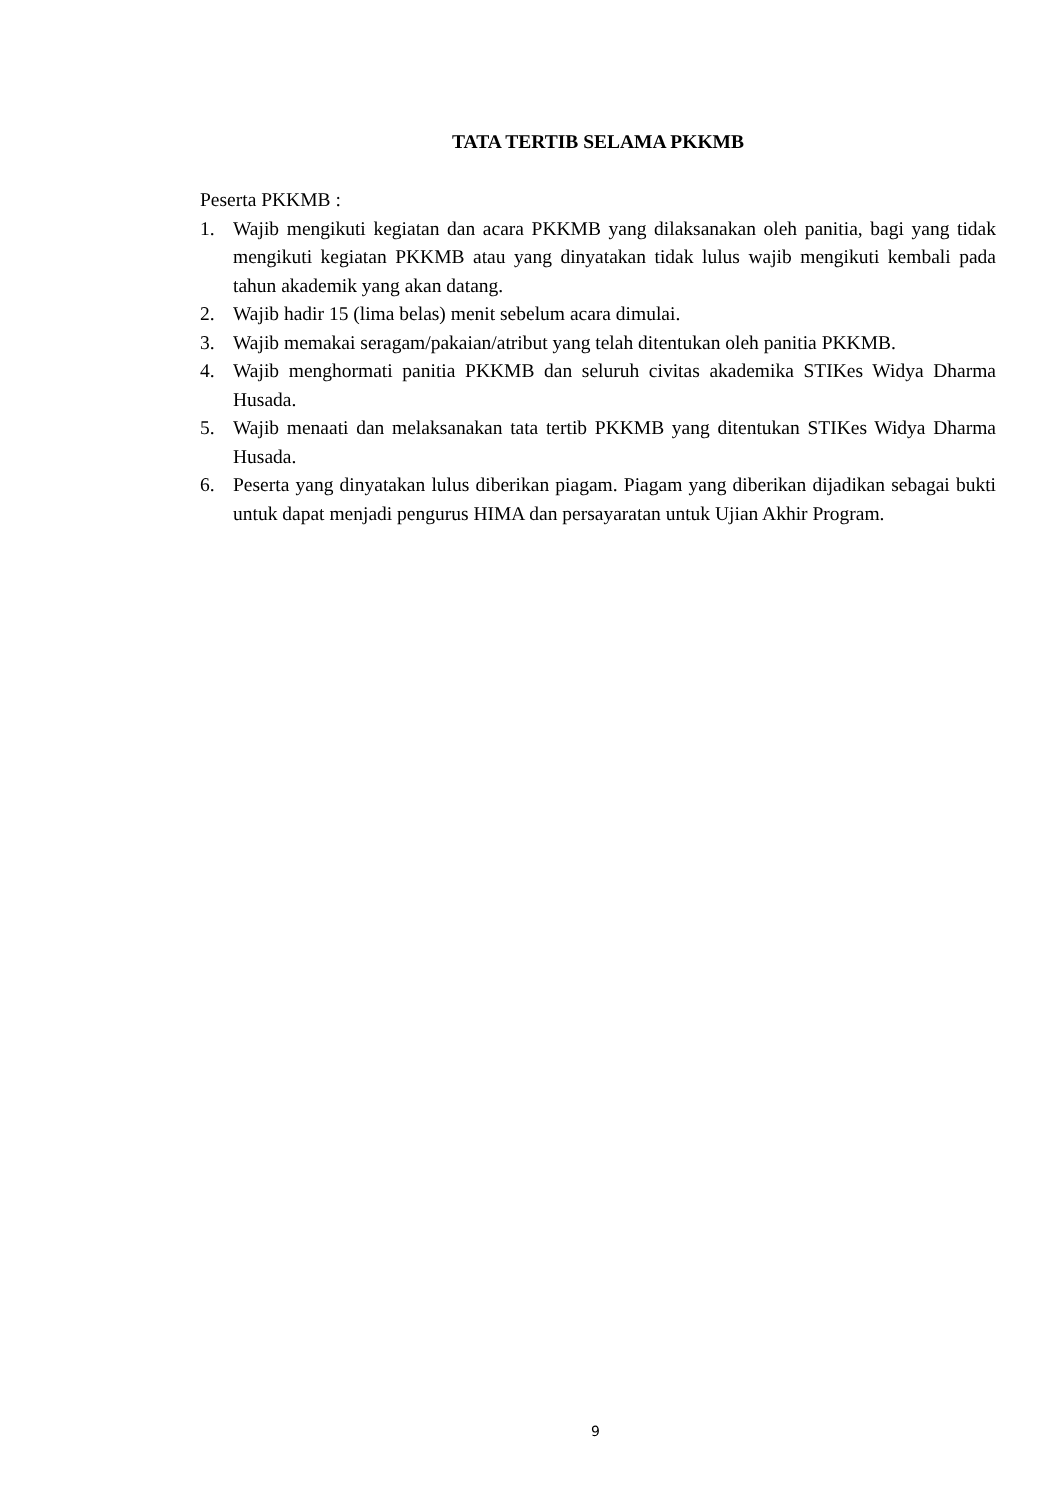TATA TERTIB SELAMA PKKMB
Peserta PKKMB :
1. Wajib mengikuti kegiatan dan acara PKKMB yang dilaksanakan oleh panitia, bagi yang tidak mengikuti kegiatan PKKMB atau yang dinyatakan tidak lulus wajib mengikuti kembali pada tahun akademik yang akan datang.
2. Wajib hadir 15 (lima belas) menit sebelum acara dimulai.
3. Wajib memakai seragam/pakaian/atribut yang telah ditentukan oleh panitia PKKMB.
4. Wajib menghormati panitia PKKMB dan seluruh civitas akademika STIKes Widya Dharma Husada.
5. Wajib menaati dan melaksanakan tata tertib PKKMB yang ditentukan STIKes Widya Dharma Husada.
6. Peserta yang dinyatakan lulus diberikan piagam. Piagam yang diberikan dijadikan sebagai bukti untuk dapat menjadi pengurus HIMA dan persayaratan untuk Ujian Akhir Program.
9